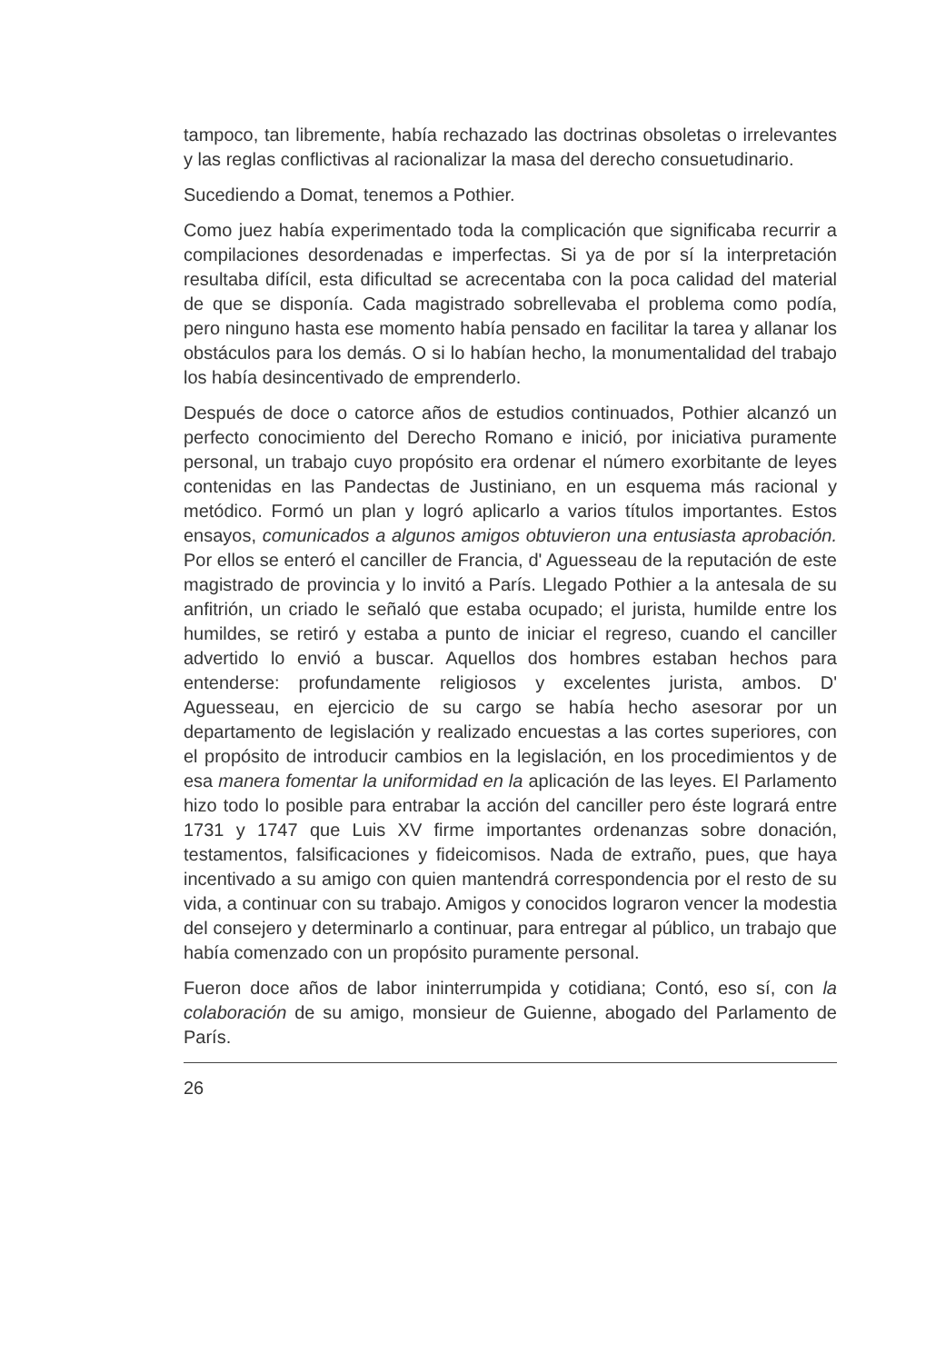tampoco, tan libremente, había rechazado las doctrinas obsoletas o irrelevantes y las reglas conflictivas al racionalizar la masa del derecho consuetudinario.
Sucediendo a Domat, tenemos a Pothier.
Como juez había experimentado toda la complicación que significaba recurrir a compilaciones desordenadas e imperfectas. Si ya de por sí la interpretación resultaba difícil, esta dificultad se acrecentaba con la poca calidad del material de que se disponía. Cada magistrado sobrellevaba el problema como podía, pero ninguno hasta ese momento había pensado en facilitar la tarea y allanar los obstáculos para los demás. O si lo habían hecho, la monumentalidad del trabajo los había desincentivado de emprenderlo.
Después de doce o catorce años de estudios continuados, Pothier alcanzó un perfecto conocimiento del Derecho Romano e inició, por iniciativa puramente personal, un trabajo cuyo propósito era ordenar el número exorbitante de leyes contenidas en las Pandectas de Justiniano, en un esquema más racional y metódico. Formó un plan y logró aplicarlo a varios títulos importantes. Estos ensayos, comunicados a algunos amigos obtuvieron una entusiasta aprobación. Por ellos se enteró el canciller de Francia, d' Aguesseau de la reputación de este magistrado de provincia y lo invitó a París. Llegado Pothier a la antesala de su anfitrión, un criado le señaló que estaba ocupado; el jurista, humilde entre los humildes, se retiró y estaba a punto de iniciar el regreso, cuando el canciller advertido lo envió a buscar. Aquellos dos hombres estaban hechos para entenderse: profundamente religiosos y excelentes jurista, ambos. D' Aguesseau, en ejercicio de su cargo se había hecho asesorar por un departamento de legislación y realizado encuestas a las cortes superiores, con el propósito de introducir cambios en la legislación, en los procedimientos y de esa manera fomentar la uniformidad en la aplicación de las leyes. El Parlamento hizo todo lo posible para entrabar la acción del canciller pero éste logrará entre 1731 y 1747 que Luis XV firme importantes ordenanzas sobre donación, testamentos, falsificaciones y fideicomisos. Nada de extraño, pues, que haya incentivado a su amigo con quien mantendrá correspondencia por el resto de su vida, a continuar con su trabajo. Amigos y conocidos lograron vencer la modestia del consejero y determinarlo a continuar, para entregar al público, un trabajo que había comenzado con un propósito puramente personal.
Fueron doce años de labor ininterrumpida y cotidiana; Contó, eso sí, con la colaboración de su amigo, monsieur de Guienne, abogado del Parlamento de París.
26